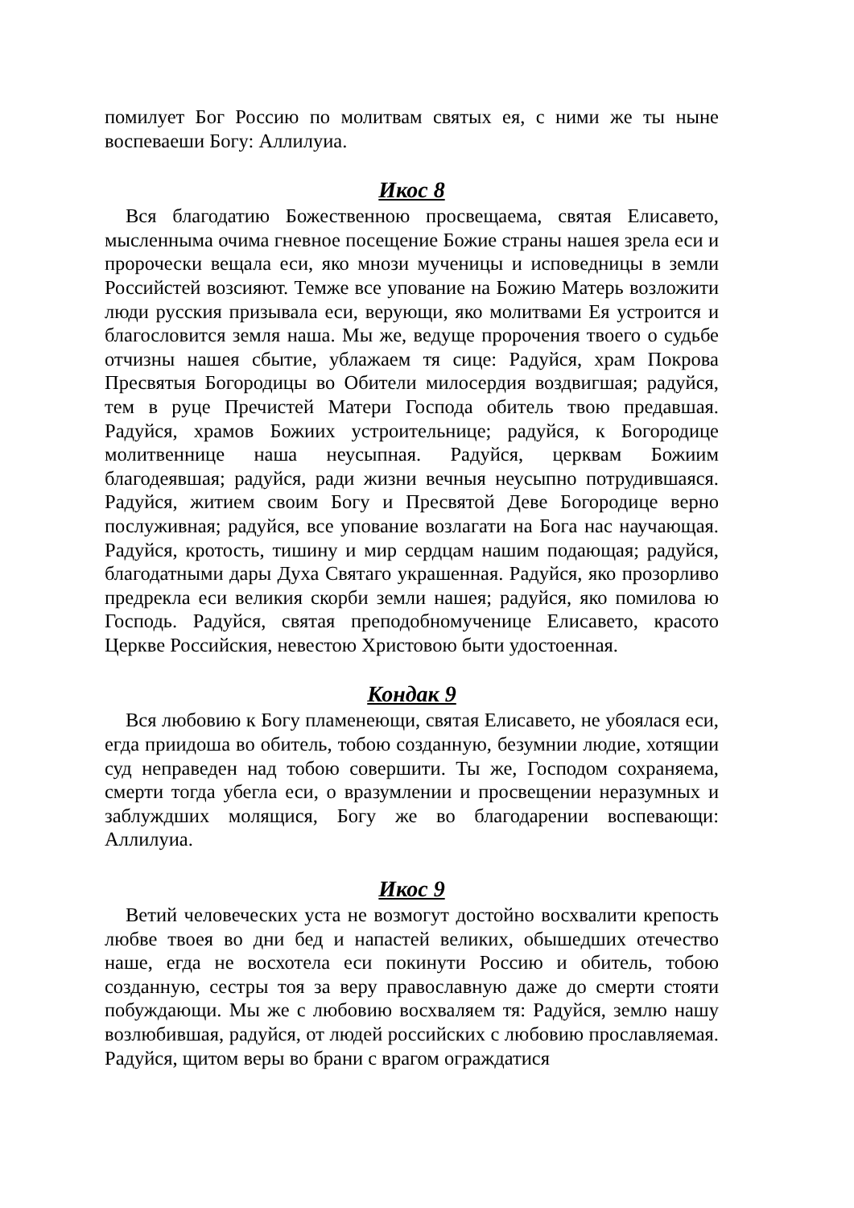помилует Бог Россию по молитвам святых ея, с ними же ты ныне воспеваеши Богу: Аллилуиа.
Икос 8
Вся благодатию Божественною просвещаема, святая Елисавето, мысленныма очима гневное посещение Божие страны нашея зрела еси и пророчески вещала еси, яко мнози мученицы и исповедницы в земли Российстей возсияют. Темже все упование на Божию Матерь возложити люди русския призывала еси, верующи, яко молитвами Ея устроится и благословится земля наша. Мы же, ведуще пророчения твоего о судьбе отчизны нашея сбытие, ублажаем тя сице: Радуйся, храм Покрова Пресвятыя Богородицы во Обители милосердия воздвигшая; радуйся, тем в руце Пречистей Матери Господа обитель твою предавшая. Радуйся, храмов Божиих устроительнице; радуйся, к Богородице молитвеннице наша неусыпная. Радуйся, церквам Божиим благодеявшая; радуйся, ради жизни вечныя неусыпно потрудившаяся. Радуйся, житием своим Богу и Пресвятой Деве Богородице верно послуживная; радуйся, все упование возлагати на Бога нас научающая. Радуйся, кротость, тишину и мир сердцам нашим подающая; радуйся, благодатными дары Духа Святаго украшенная. Радуйся, яко прозорливо предрекла еси великия скорби земли нашея; радуйся, яко помилова ю Господь. Радуйся, святая преподобномученице Елисавето, красото Церкве Российския, невестою Христовою быти удостоенная.
Кондак 9
Вся любовию к Богу пламенеющи, святая Елисавето, не убоялася еси, егда приидоша во обитель, тобою созданную, безумнии людие, хотящии суд неправеден над тобою совершити. Ты же, Господом сохраняема, смерти тогда убегла еси, о вразумлении и просвещении неразумных и заблуждших молящися, Богу же во благодарении воспевающи: Аллилуиа.
Икос 9
Ветий человеческих уста не возмогут достойно восхвалити крепость любве твоея во дни бед и напастей великих, обышедших отечество наше, егда не восхотела еси покинути Россию и обитель, тобою созданную, сестры тоя за веру православную даже до смерти стояти побуждающи. Мы же с любовию восхваляем тя: Радуйся, землю нашу возлюбившая, радуйся, от людей российских с любовию прославляемая. Радуйся, щитом веры во брани с врагом ограждатися